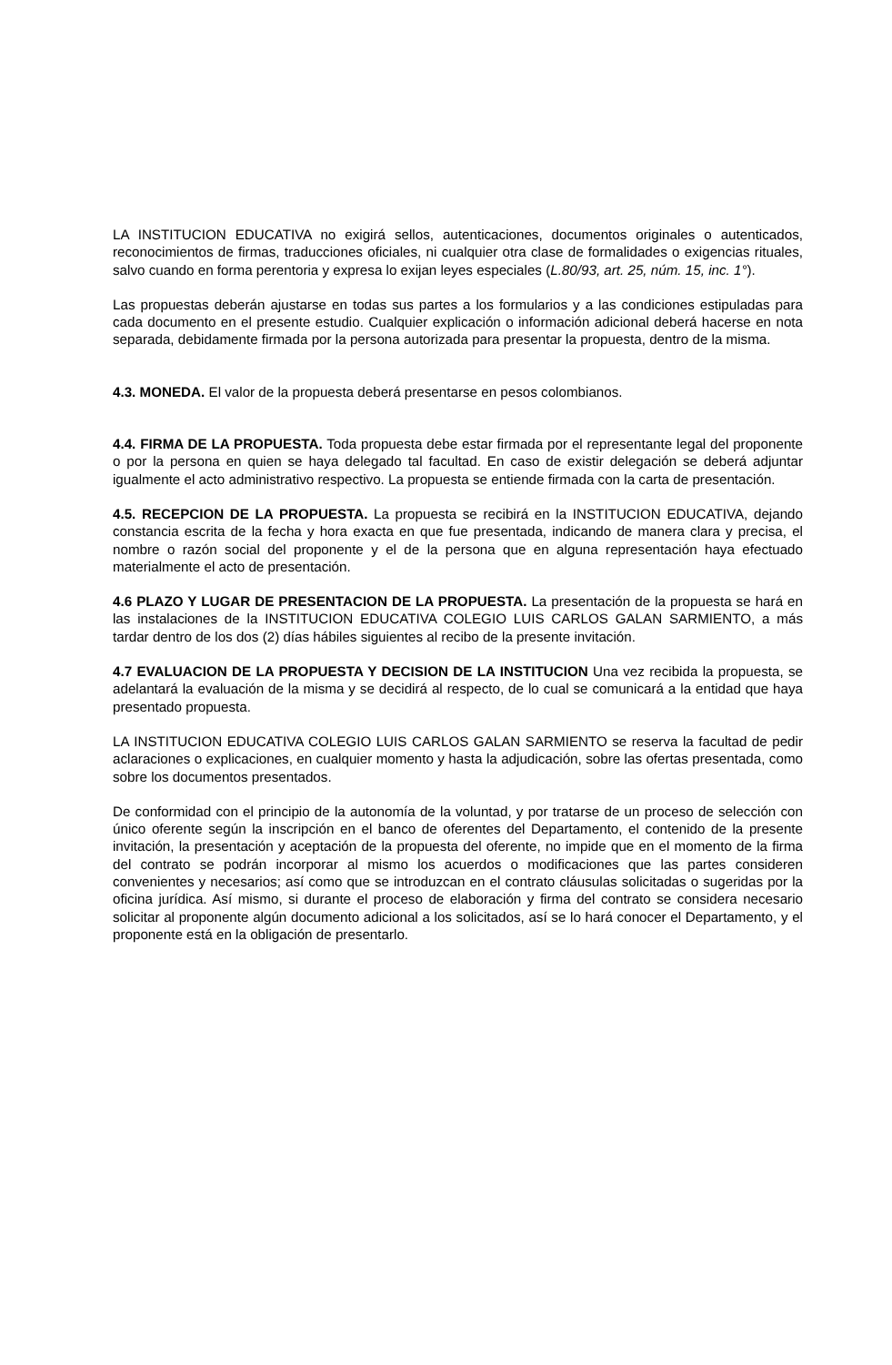LA INSTITUCION EDUCATIVA no exigirá sellos, autenticaciones, documentos originales o autenticados, reconocimientos de firmas, traducciones oficiales, ni cualquier otra clase de formalidades o exigencias rituales, salvo cuando en forma perentoria y expresa lo exijan leyes especiales (L.80/93, art. 25, núm. 15, inc. 1°).
Las propuestas deberán ajustarse en todas sus partes a los formularios y a las condiciones estipuladas para cada documento en el presente estudio. Cualquier explicación o información adicional deberá hacerse en nota separada, debidamente firmada por la persona autorizada para presentar la propuesta, dentro de la misma.
4.3. MONEDA. El valor de la propuesta deberá presentarse en pesos colombianos.
4.4. FIRMA DE LA PROPUESTA. Toda propuesta debe estar firmada por el representante legal del proponente o por la persona en quien se haya delegado tal facultad. En caso de existir delegación se deberá adjuntar igualmente el acto administrativo respectivo. La propuesta se entiende firmada con la carta de presentación.
4.5. RECEPCION DE LA PROPUESTA. La propuesta se recibirá en la INSTITUCION EDUCATIVA, dejando constancia escrita de la fecha y hora exacta en que fue presentada, indicando de manera clara y precisa, el nombre o razón social del proponente y el de la persona que en alguna representación haya efectuado materialmente el acto de presentación.
4.6 PLAZO Y LUGAR DE PRESENTACION DE LA PROPUESTA. La presentación de la propuesta se hará en las instalaciones de la INSTITUCION EDUCATIVA COLEGIO LUIS CARLOS GALAN SARMIENTO, a más tardar dentro de los dos (2) días hábiles siguientes al recibo de la presente invitación.
4.7 EVALUACION DE LA PROPUESTA Y DECISION DE LA INSTITUCION Una vez recibida la propuesta, se adelantará la evaluación de la misma y se decidirá al respecto, de lo cual se comunicará a la entidad que haya presentado propuesta.
LA INSTITUCION EDUCATIVA COLEGIO LUIS CARLOS GALAN SARMIENTO se reserva la facultad de pedir aclaraciones o explicaciones, en cualquier momento y hasta la adjudicación, sobre las ofertas presentada, como sobre los documentos presentados.
De conformidad con el principio de la autonomía de la voluntad, y por tratarse de un proceso de selección con único oferente según la inscripción en el banco de oferentes del Departamento, el contenido de la presente invitación, la presentación y aceptación de la propuesta del oferente, no impide que en el momento de la firma del contrato se podrán incorporar al mismo los acuerdos o modificaciones que las partes consideren convenientes y necesarios; así como que se introduzcan en el contrato cláusulas solicitadas o sugeridas por la oficina jurídica. Así mismo, si durante el proceso de elaboración y firma del contrato se considera necesario solicitar al proponente algún documento adicional a los solicitados, así se lo hará conocer el Departamento, y el proponente está en la obligación de presentarlo.